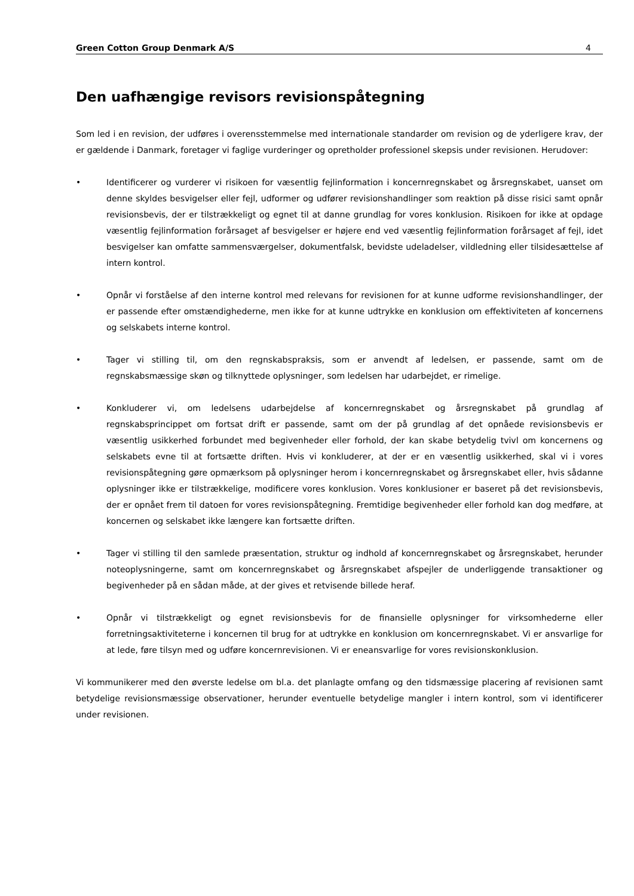Green Cotton Group Denmark A/S 4
Den uafhængige revisors revisionspåtegning
Som led i en revision, der udføres i overensstemmelse med internationale standarder om revision og de yderligere krav, der er gældende i Danmark, foretager vi faglige vurderinger og opretholder professionel skepsis under revisionen. Herudover:
• Identificerer og vurderer vi risikoen for væsentlig fejlinformation i koncernregnskabet og årsregnskabet, uanset om denne skyldes besvigelser eller fejl, udformer og udfører revisionshandlinger som reaktion på disse risici samt opnår revisionsbevis, der er tilstrækkeligt og egnet til at danne grundlag for vores konklusion. Risikoen for ikke at opdage væsentlig fejlinformation forårsaget af besvigelser er højere end ved væsentlig fejlinformation forårsaget af fejl, idet besvigelser kan omfatte sammensværgelser, dokumentfalsk, bevidste udeladelser, vildledning eller tilsidesættelse af intern kontrol.
• Opnår vi forståelse af den interne kontrol med relevans for revisionen for at kunne udforme revisionshandlinger, der er passende efter omstændighederne, men ikke for at kunne udtrykke en konklusion om effektiviteten af koncernens og selskabets interne kontrol.
• Tager vi stilling til, om den regnskabspraksis, som er anvendt af ledelsen, er passende, samt om de regnskabsmæssige skøn og tilknyttede oplysninger, som ledelsen har udarbejdet, er rimelige.
• Konkluderer vi, om ledelsens udarbejdelse af koncernregnskabet og årsregnskabet på grundlag af regnskabsprincippet om fortsat drift er passende, samt om der på grundlag af det opnåede revisionsbevis er væsentlig usikkerhed forbundet med begivenheder eller forhold, der kan skabe betydelig tvivl om koncernens og selskabets evne til at fortsætte driften. Hvis vi konkluderer, at der er en væsentlig usikkerhed, skal vi i vores revisionspåtegning gøre opmærksom på oplysninger herom i koncernregnskabet og årsregnskabet eller, hvis sådanne oplysninger ikke er tilstrækkelige, modificere vores konklusion. Vores konklusioner er baseret på det revisionsbevis, der er opnået frem til datoen for vores revisionspåtegning. Fremtidige begivenheder eller forhold kan dog medføre, at koncernen og selskabet ikke længere kan fortsætte driften.
• Tager vi stilling til den samlede præsentation, struktur og indhold af koncernregnskabet og årsregnskabet, herunder noteoplysningerne, samt om koncernregnskabet og årsregnskabet afspejler de underliggende transaktioner og begivenheder på en sådan måde, at der gives et retvisende billede heraf.
• Opnår vi tilstrækkeligt og egnet revisionsbevis for de finansielle oplysninger for virksomhederne eller forretningsaktiviteterne i koncernen til brug for at udtrykke en konklusion om koncernregnskabet. Vi er ansvarlige for at lede, føre tilsyn med og udføre koncernrevisionen. Vi er eneansvarlige for vores revisionskonklusion.
Vi kommunikerer med den øverste ledelse om bl.a. det planlagte omfang og den tidsmæssige placering af revisionen samt betydelige revisionsmæssige observationer, herunder eventuelle betydelige mangler i intern kontrol, som vi identificerer under revisionen.